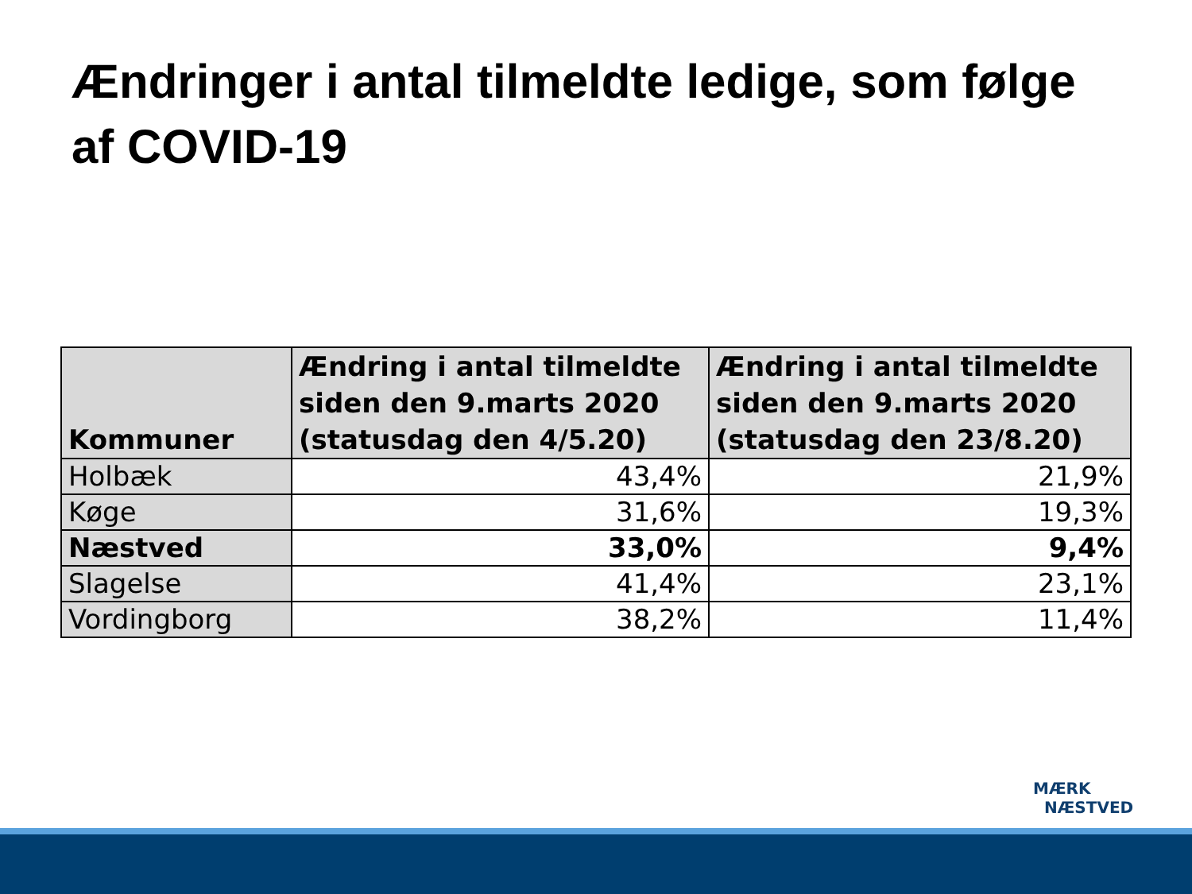Ændringer i antal tilmeldte ledige, som følge af COVID-19
| Kommuner | Ændring i antal tilmeldte siden den 9.marts 2020 (statusdag den 4/5.20) | Ændring i antal tilmeldte siden den 9.marts 2020 (statusdag den 23/8.20) |
| --- | --- | --- |
| Holbæk | 43,4% | 21,9% |
| Køge | 31,6% | 19,3% |
| Næstved | 33,0% | 9,4% |
| Slagelse | 41,4% | 23,1% |
| Vordingborg | 38,2% | 11,4% |
MÆRK
NÆSTVED